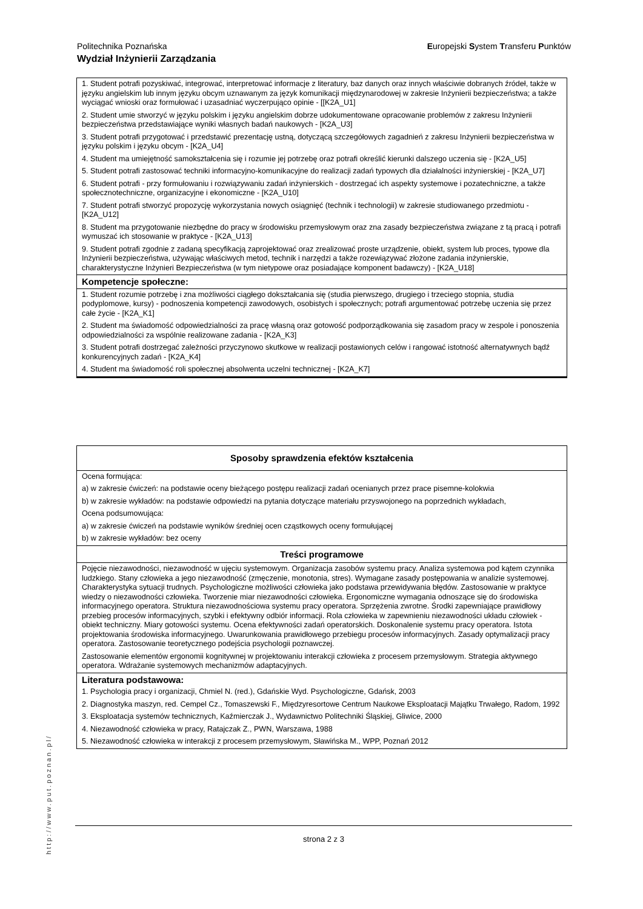Europejski System Transferu Punktów Politechnika Poznańska
Wydział Inżynierii Zarządzania
1. Student potrafi pozyskiwać, integrować, interpretować informacje z literatury, baz danych oraz innych właściwie dobranych źródeł, także w języku angielskim lub innym języku obcym uznawanym za język komunikacji międzynarodowej w zakresie Inżynierii bezpieczeństwa; a także wyciągać wnioski oraz formułować i uzasadniać wyczerpująco opinie - [[K2A_U1]
2. Student umie stworzyć w języku polskim i języku angielskim dobrze udokumentowane opracowanie problemów z zakresu Inżynierii bezpieczeństwa przedstawiające wyniki własnych badań naukowych - [K2A_U3]
3. Student potrafi przygotować i przedstawić prezentację ustną, dotyczącą szczegółowych zagadnień z zakresu Inżynierii bezpieczeństwa w języku polskim i języku obcym - [K2A_U4]
4. Student ma umiejętność samokształcenia się i rozumie jej potrzebę oraz potrafi określić kierunki dalszego uczenia się - [K2A_U5]
5. Student potrafi zastosować techniki informacyjno-komunikacyjne do realizacji zadań typowych dla działalności inżynierskiej - [K2A_U7]
6. Student potrafi - przy formułowaniu i rozwiązywaniu zadań inżynierskich - dostrzegać ich aspekty systemowe i pozatechniczne, a także społecznotechniczne, organizacyjne i ekonomiczne - [K2A_U10]
7. Student potrafi stworzyć propozycję wykorzystania nowych osiągnięć (technik i technologii) w zakresie studiowanego przedmiotu - [K2A_U12]
8. Student ma przygotowanie niezbędne do pracy w środowisku przemysłowym oraz zna zasady bezpieczeństwa związane z tą pracą i potrafi wymuszać ich stosowanie w praktyce - [K2A_U13]
9. Student potrafi zgodnie z zadaną specyfikacją zaprojektować oraz zrealizować proste urządzenie, obiekt, system lub proces, typowe dla Inżynierii bezpieczeństwa, używając właściwych metod, technik i narzędzi a także rozewiązywać złożone zadania inżynierskie, charakterystyczne Inżynieri Bezpieczeństwa (w tym nietypowe oraz posiadające komponent badawczy) - [K2A_U18]
Kompetencje społeczne:
1. Student rozumie potrzebę i zna możliwości ciągłego dokształcania się (studia pierwszego, drugiego i trzeciego stopnia, studia podyplomowe, kursy) - podnoszenia kompetencji zawodowych, osobistych i społecznych; potrafi argumentować potrzebę uczenia się przez całe życie - [K2A_K1]
2. Student ma świadomość odpowiedzialności za pracę własną oraz gotowość podporządkowania się zasadom pracy w zespole i ponoszenia odpowiedzialności za wspólnie realizowane zadania - [K2A_K3]
3. Student potrafi dostrzegać zależności przyczynowo skutkowe w realizacji postawionych celów i rangować istotność alternatywnych bądź konkurencyjnych zadań - [K2A_K4]
4. Student ma świadomość roli społecznej absolwenta uczelni technicznej - [K2A_K7]
Sposoby sprawdzenia efektów kształcenia
Ocena formująca:
a) w zakresie ćwiczeń: na podstawie oceny bieżącego postępu realizacji zadań ocenianych przez prace pisemne-kolokwia
b) w zakresie wykładów: na podstawie odpowiedzi na pytania dotyczące materiału przyswojonego na poprzednich wykładach,
Ocena podsumowująca:
a) w zakresie ćwiczeń na podstawie wyników średniej ocen cząstkowych oceny formułującej
b) w zakresie wykładów: bez oceny
Treści programowe
Pojęcie niezawodności, niezawodność w ujęciu systemowym. Organizacja zasobów systemu pracy. Analiza systemowa pod kątem czynnika ludzkiego. Stany człowieka a jego niezawodność (zmęczenie, monotonia, stres). Wymagane zasady postępowania w analizie systemowej. Charakterystyka sytuacji trudnych. Psychologiczne możliwości człowieka jako podstawa przewidywania błędów. Zastosowanie w praktyce wiedzy o niezawodności człowieka. Tworzenie miar niezawodności człowieka. Ergonomiczne wymagania odnoszące się do środowiska informacyjnego operatora. Struktura niezawodnościowa systemu pracy operatora. Sprzężenia zwrotne. Środki zapewniające prawidłowy przebieg procesów informacyjnych, szybki i efektywny odbiór informacji. Rola człowieka w zapewnieniu niezawodności układu człowiek - obiekt techniczny. Miary gotowości systemu. Ocena efektywności zadań operatorskich. Doskonalenie systemu pracy operatora. Istota projektowania środowiska informacyjnego. Uwarunkowania prawidłowego przebiegu procesów informacyjnych. Zasady optymalizacji pracy operatora. Zastosowanie teoretycznego podejścia psychologii poznawczej.
Zastosowanie elementów ergonomii kognitywnej w projektowaniu interakcji człowieka z procesem przemysłowym. Strategia aktywnego operatora. Wdrażanie systemowych mechanizmów adaptacyjnych.
Literatura podstawowa:
1. Psychologia pracy i organizacji, Chmiel N. (red.), Gdańskie Wyd. Psychologiczne, Gdańsk, 2003
2. Diagnostyka maszyn, red. Cempel Cz., Tomaszewski F., Międzyresortowe Centrum Naukowe Eksploatacji Majątku Trwałego, Radom, 1992
3. Eksploatacja systemów technicznych, Kaźmierczak J., Wydawnictwo Politechniki Śląskiej, Gliwice, 2000
4. Niezawodność człowieka w pracy, Ratajczak Z., PWN, Warszawa, 1988
5. Niezawodność człowieka w interakcji z procesem przemysłowym, Sławińska M., WPP, Poznań 2012
http://www.put.poznan.pl/
strona 2 z 3